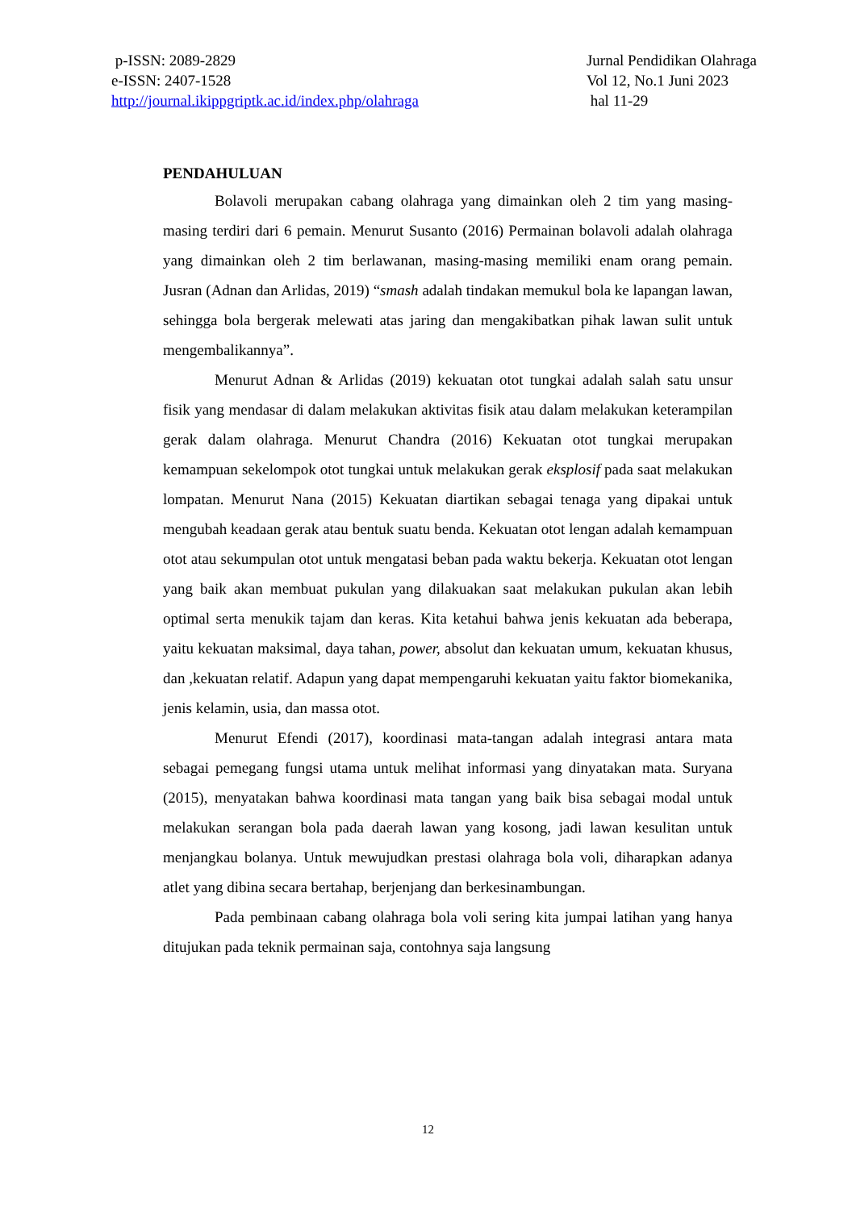p-ISSN: 2089-2829
e-ISSN: 2407-1528
http://journal.ikippgriptk.ac.id/index.php/olahraga
Jurnal Pendidikan Olahraga
Vol 12, No.1 Juni 2023
hal 11-29
PENDAHULUAN
Bolavoli merupakan cabang olahraga yang dimainkan oleh 2 tim yang masing-masing terdiri dari 6 pemain. Menurut Susanto (2016) Permainan bolavoli adalah olahraga yang dimainkan oleh 2 tim berlawanan, masing-masing memiliki enam orang pemain. Jusran (Adnan dan Arlidas, 2019) “smash adalah tindakan memukul bola ke lapangan lawan, sehingga bola bergerak melewati atas jaring dan mengakibatkan pihak lawan sulit untuk mengembalikannya”.
Menurut Adnan & Arlidas (2019) kekuatan otot tungkai adalah salah satu unsur fisik yang mendasar di dalam melakukan aktivitas fisik atau dalam melakukan keterampilan gerak dalam olahraga. Menurut Chandra (2016) Kekuatan otot tungkai merupakan kemampuan sekelompok otot tungkai untuk melakukan gerak eksplosif pada saat melakukan lompatan. Menurut Nana (2015) Kekuatan diartikan sebagai tenaga yang dipakai untuk mengubah keadaan gerak atau bentuk suatu benda. Kekuatan otot lengan adalah kemampuan otot atau sekumpulan otot untuk mengatasi beban pada waktu bekerja. Kekuatan otot lengan yang baik akan membuat pukulan yang dilakuakan saat melakukan pukulan akan lebih optimal serta menukik tajam dan keras. Kita ketahui bahwa jenis kekuatan ada beberapa, yaitu kekuatan maksimal, daya tahan, power, absolut dan kekuatan umum, kekuatan khusus, dan ,kekuatan relatif. Adapun yang dapat mempengaruhi kekuatan yaitu faktor biomekanika, jenis kelamin, usia, dan massa otot.
Menurut Efendi (2017), koordinasi mata-tangan adalah integrasi antara mata sebagai pemegang fungsi utama untuk melihat informasi yang dinyatakan mata. Suryana (2015), menyatakan bahwa koordinasi mata tangan yang baik bisa sebagai modal untuk melakukan serangan bola pada daerah lawan yang kosong, jadi lawan kesulitan untuk menjangkau bolanya. Untuk mewujudkan prestasi olahraga bola voli, diharapkan adanya atlet yang dibina secara bertahap, berjenjang dan berkesinambungan.
Pada pembinaan cabang olahraga bola voli sering kita jumpai latihan yang hanya ditujukan pada teknik permainan saja, contohnya saja langsung
12